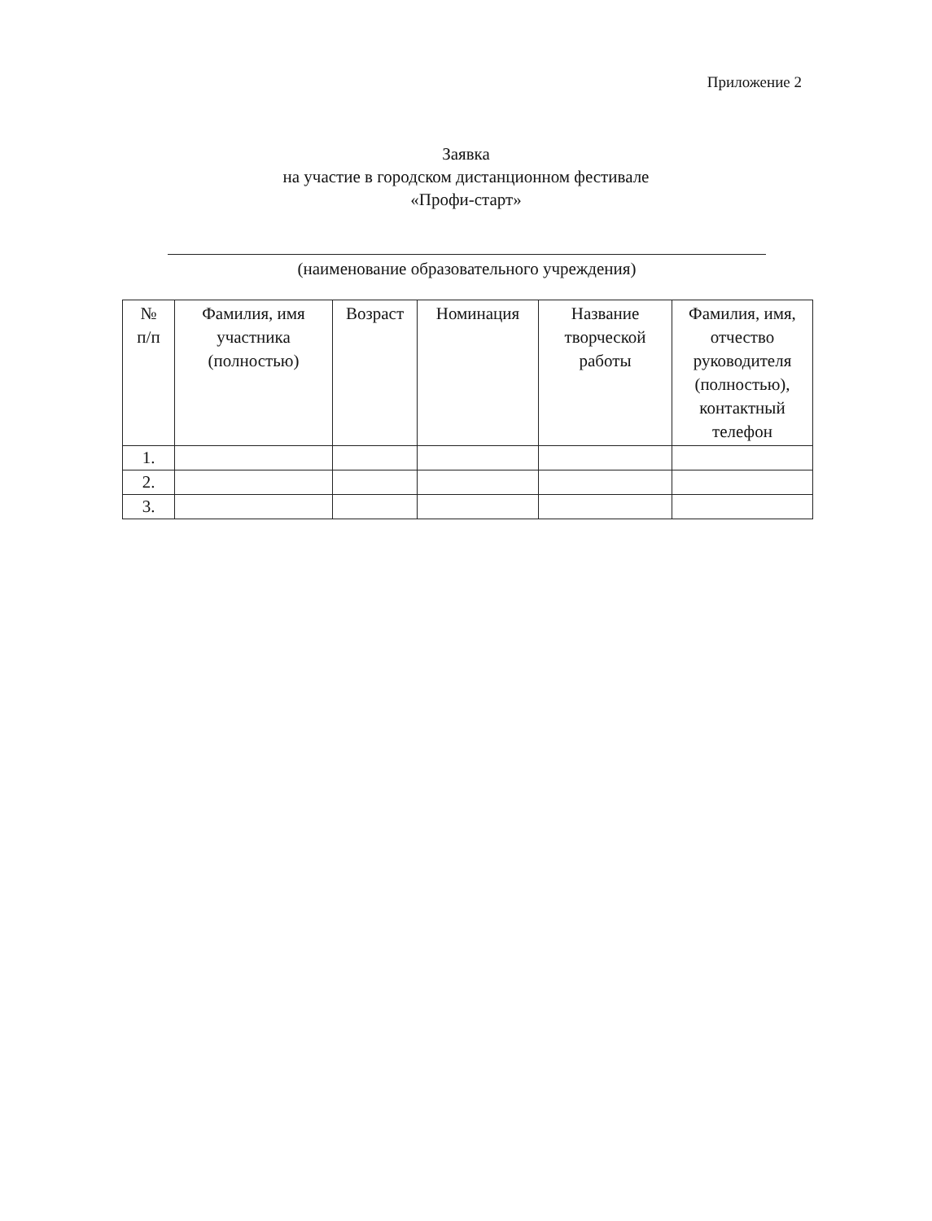Приложение 2
Заявка
на участие в городском дистанционном фестивале
«Профи-старт»
(наименование образовательного учреждения)
| № п/п | Фамилия, имя участника (полностью) | Возраст | Номинация | Название творческой работы | Фамилия, имя, отчество руководителя (полностью), контактный телефон |
| --- | --- | --- | --- | --- | --- |
| 1. | | | | | |
| 2. | | | | | |
| 3. | | | | | |